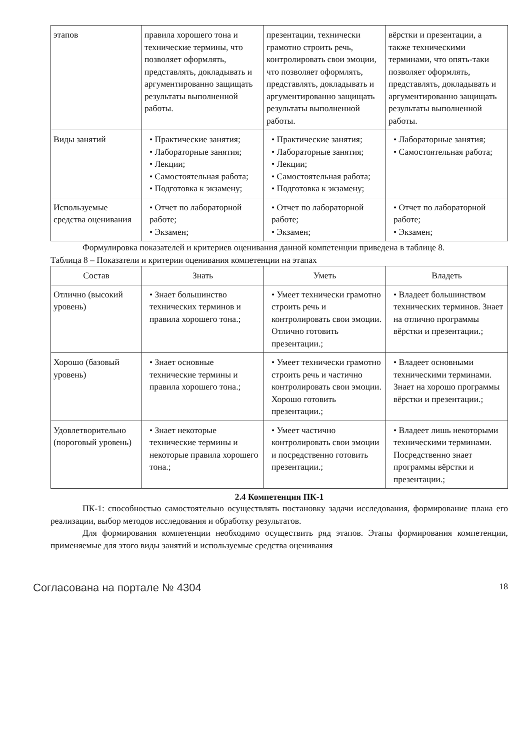| этапов | правила хорошего тона и технические термины, что позволяет оформлять, представлять, докладывать и аргументированно защищать результаты выполненной работы. | презентации, технически грамотно строить речь, контролировать свои эмоции, что позволяет оформлять, представлять, докладывать и аргументированно защищать результаты выполненной работы. | вёрстки и презентации, а также техническими терминами, что опять-таки позволяет оформлять, представлять, докладывать и аргументированно защищать результаты выполненной работы. |
| Виды занятий | • Практические занятия; • Лабораторные занятия; • Лекции; • Самостоятельная работа; • Подготовка к экзамену; | • Практические занятия; • Лабораторные занятия; • Лекции; • Самостоятельная работа; • Подготовка к экзамену; | • Лабораторные занятия; • Самостоятельная работа; |
| Используемые средства оценивания | • Отчет по лабораторной работе; • Экзамен; | • Отчет по лабораторной работе; • Экзамен; | • Отчет по лабораторной работе; • Экзамен; |
Формулировка показателей и критериев оценивания данной компетенции приведена в таблице 8.
Таблица 8 – Показатели и критерии оценивания компетенции на этапах
| Состав | Знать | Уметь | Владеть |
| --- | --- | --- | --- |
| Отлично (высокий уровень) | • Знает большинство технических терминов и правила хорошего тона.; | • Умеет технически грамотно строить речь и контролировать свои эмоции. Отлично готовить презентации.; | • Владеет большинством технических терминов. Знает на отлично программы вёрстки и презентации.; |
| Хорошо (базовый уровень) | • Знает основные технические термины и правила хорошего тона.; | • Умеет технически грамотно строить речь и частично контролировать свои эмоции. Хорошо готовить презентации.; | • Владеет основными техническими терминами. Знает на хорошо программы вёрстки и презентации.; |
| Удовлетворительно (пороговый уровень) | • Знает некоторые технические термины и некоторые правила хорошего тона.; | • Умеет частично контролировать свои эмоции и посредственно готовить презентации.; | • Владеет лишь некоторыми техническими терминами. Посредственно знает программы вёрстки и презентации.; |
2.4 Компетенция ПК-1
ПК-1: способностью самостоятельно осуществлять постановку задачи исследования, формирование плана его реализации, выбор методов исследования и обработку результатов.
Для формирования компетенции необходимо осуществить ряд этапов. Этапы формирования компетенции, применяемые для этого виды занятий и используемые средства оценивания
Согласована на портале № 4304 18